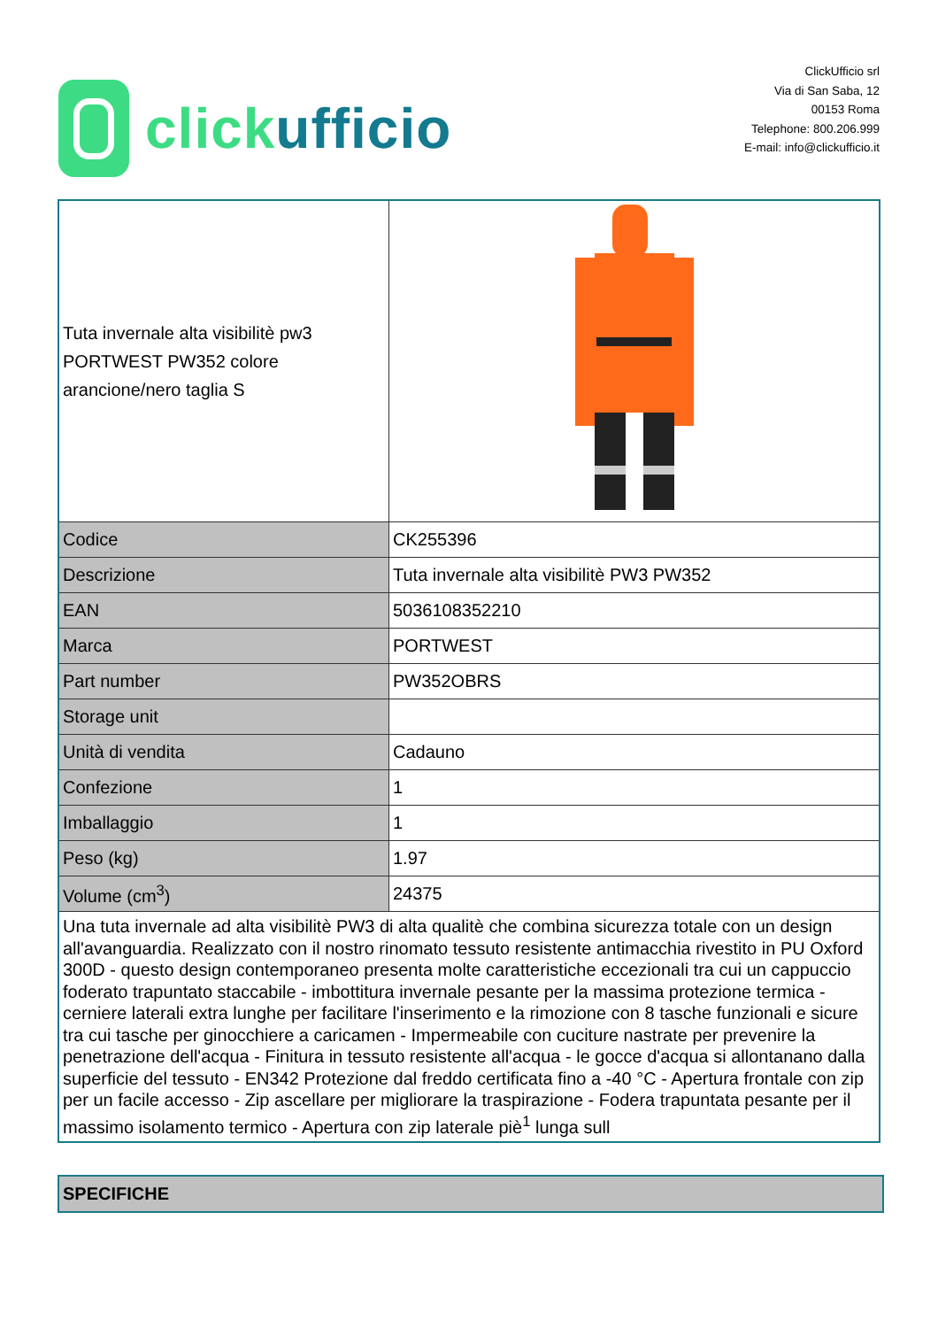click ufficio
ClickUfficio srl
Via di San Saba, 12
00153 Roma
Telephone: 800.206.999
E-mail: info@clickufficio.it
| Tuta invernale alta visibilitè pw3 PORTWEST PW352 colore arancione/nero taglia S | |
| Codice | CK255396 |
| Descrizione | Tuta invernale alta visibilitè PW3 PW352 |
| EAN | 5036108352210 |
| Marca | PORTWEST |
| Part number | PW352OBRS |
| Storage unit | |
| Unità di vendita | Cadauno |
| Confezione | 1 |
| Imballaggio | 1 |
| Peso (kg) | 1.97 |
| Volume (cm<sup>3</sup>) | 24375 |
| Una tuta invernale ad alta visibilitè PW3 di alta qualitè che combina sicurezza totale con un design all'avanguardia. Realizzato con il nostro rinomato tessuto resistente antimacchia rivestito in PU Oxford 300D - questo design contemporaneo presenta molte caratteristiche eccezionali tra cui un cappuccio foderato trapuntato staccabile - imbottitura invernale pesante per la massima protezione termica - cerniere laterali extra lunghe per facilitare l'inserimento e la rimozione con 8 tasche funzionali e sicure tra cui tasche per ginocchiere a caricamen - Impermeabile con cuciture nastrate per prevenire la penetrazione dell'acqua - Finitura in tessuto resistente all'acqua - le gocce d'acqua si allontanano dalla superficie del tessuto - EN342 Protezione dal freddo certificata fino a -40 °C - Apertura frontale con zip per un facile accesso - Zip ascellare per migliorare la traspirazione - Fodera trapuntata pesante per il massimo isolamento termico - Apertura con zip laterale piè<sup>1</sup> lunga sull | |
SPECIFICHE